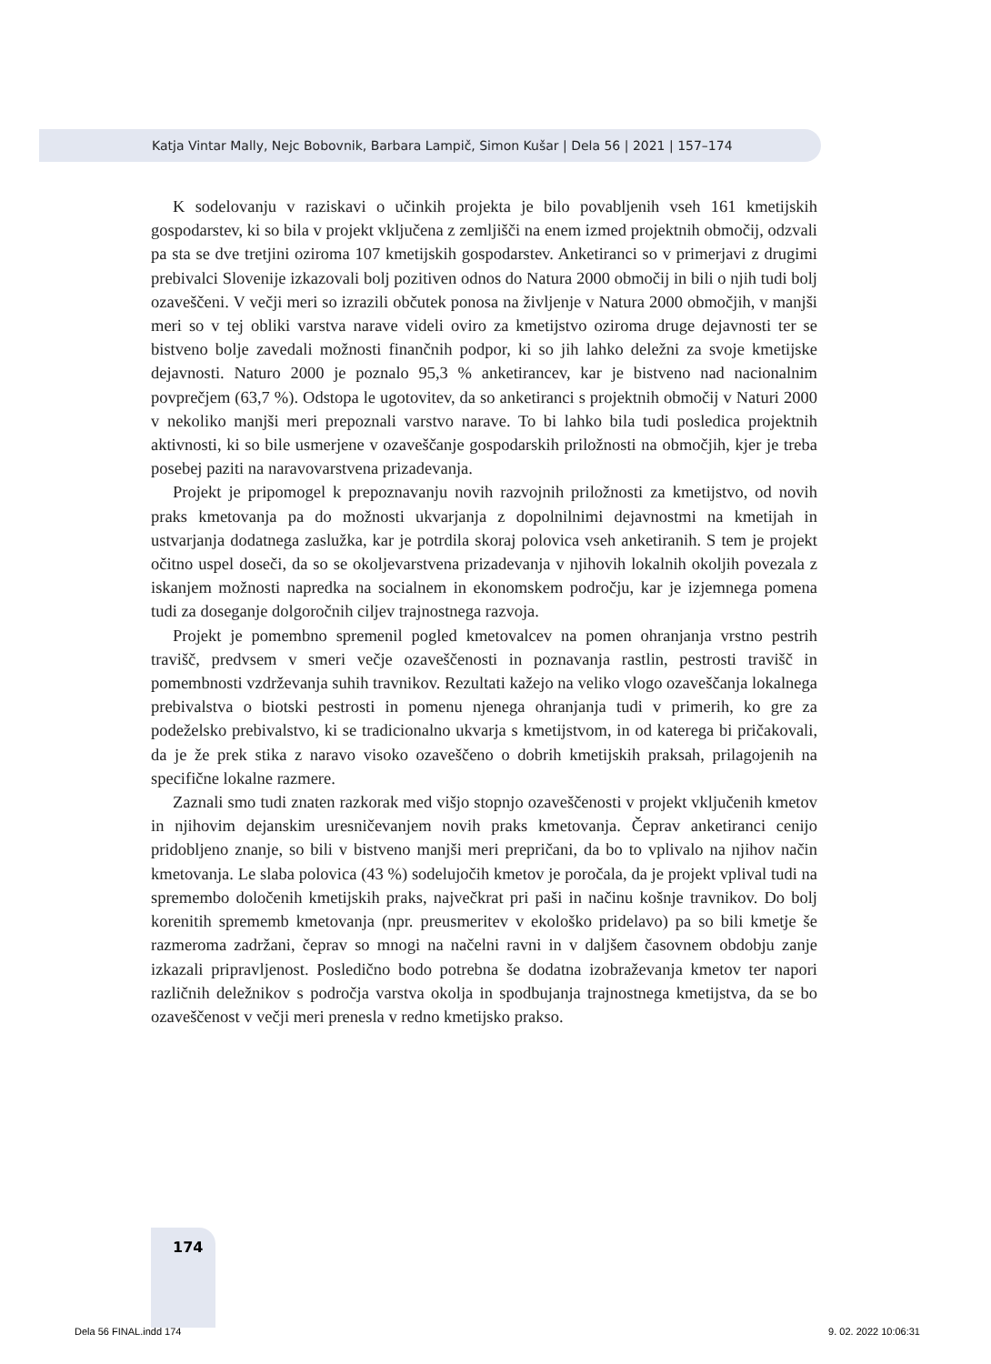Katja Vintar Mally, Nejc Bobovnik, Barbara Lampič, Simon Kušar | Dela 56 | 2021 | 157–174
K sodelovanju v raziskavi o učinkih projekta je bilo povabljenih vseh 161 kmetijskih gospodarstev, ki so bila v projekt vključena z zemljišči na enem izmed projektnih območij, odzvali pa sta se dve tretjini oziroma 107 kmetijskih gospodarstev. Anketiranci so v primerjavi z drugimi prebivalci Slovenije izkazovali bolj pozitiven odnos do Natura 2000 območij in bili o njih tudi bolj ozaveščeni. V večji meri so izrazili občutek ponosa na življenje v Natura 2000 območjih, v manjši meri so v tej obliki varstva narave videli oviro za kmetijstvo oziroma druge dejavnosti ter se bistveno bolje zavedali možnosti finančnih podpor, ki so jih lahko deležni za svoje kmetijske dejavnosti. Naturo 2000 je poznalo 95,3 % anketirancev, kar je bistveno nad nacionalnim povprečjem (63,7 %). Odstopa le ugotovitev, da so anketiranci s projektnih območij v Naturi 2000 v nekoliko manjši meri prepoznali varstvo narave. To bi lahko bila tudi posledica projektnih aktivnosti, ki so bile usmerjene v ozaveščanje gospodarskih priložnosti na območjih, kjer je treba posebej paziti na naravovarstvena prizadevanja.
Projekt je pripomogel k prepoznavanju novih razvojnih priložnosti za kmetijstvo, od novih praks kmetovanja pa do možnosti ukvarjanja z dopolnilnimi dejavnostmi na kmetijah in ustvarjanja dodatnega zaslužka, kar je potrdila skoraj polovica vseh anketiranih. S tem je projekt očitno uspel doseči, da so se okoljevarstvena prizadevanja v njihovih lokalnih okoljih povezala z iskanjem možnosti napredka na socialnem in ekonomskem področju, kar je izjemnega pomena tudi za doseganje dolgoročnih ciljev trajnostnega razvoja.
Projekt je pomembno spremenil pogled kmetovalcev na pomen ohranjanja vrstno pestrih travišč, predvsem v smeri večje ozaveščenosti in poznavanja rastlin, pestrosti travišč in pomembnosti vzdrževanja suhih travnikov. Rezultati kažejo na veliko vlogo ozaveščanja lokalnega prebivalstva o biotski pestrosti in pomenu njenega ohranjanja tudi v primerih, ko gre za podeželsko prebivalstvo, ki se tradicionalno ukvarja s kmetijstvom, in od katerega bi pričakovali, da je že prek stika z naravo visoko ozaveščeno o dobrih kmetijskih praksah, prilagojenih na specifične lokalne razmere.
Zaznali smo tudi znaten razkorak med višjo stopnjo ozaveščenosti v projekt vključenih kmetov in njihovim dejanskim uresničevanjem novih praks kmetovanja. Čeprav anketiranci cenijo pridobljeno znanje, so bili v bistveno manjši meri prepričani, da bo to vplivalo na njihov način kmetovanja. Le slaba polovica (43 %) sodelujočih kmetov je poročala, da je projekt vplival tudi na spremembo določenih kmetijskih praks, največkrat pri paši in načinu košnje travnikov. Do bolj korenitih sprememb kmetovanja (npr. preusmeritev v ekološko pridelavo) pa so bili kmetje še razmeroma zadržani, čeprav so mnogi na načelni ravni in v daljšem časovnem obdobju zanje izkazali pripravljenost. Posledično bodo potrebna še dodatna izobraževanja kmetov ter napori različnih deležnikov s področja varstva okolja in spodbujanja trajnostnega kmetijstva, da se bo ozaveščenost v večji meri prenesla v redno kmetijsko prakso.
174
Dela 56 FINAL.indd 174 9. 02. 2022 10:06:31